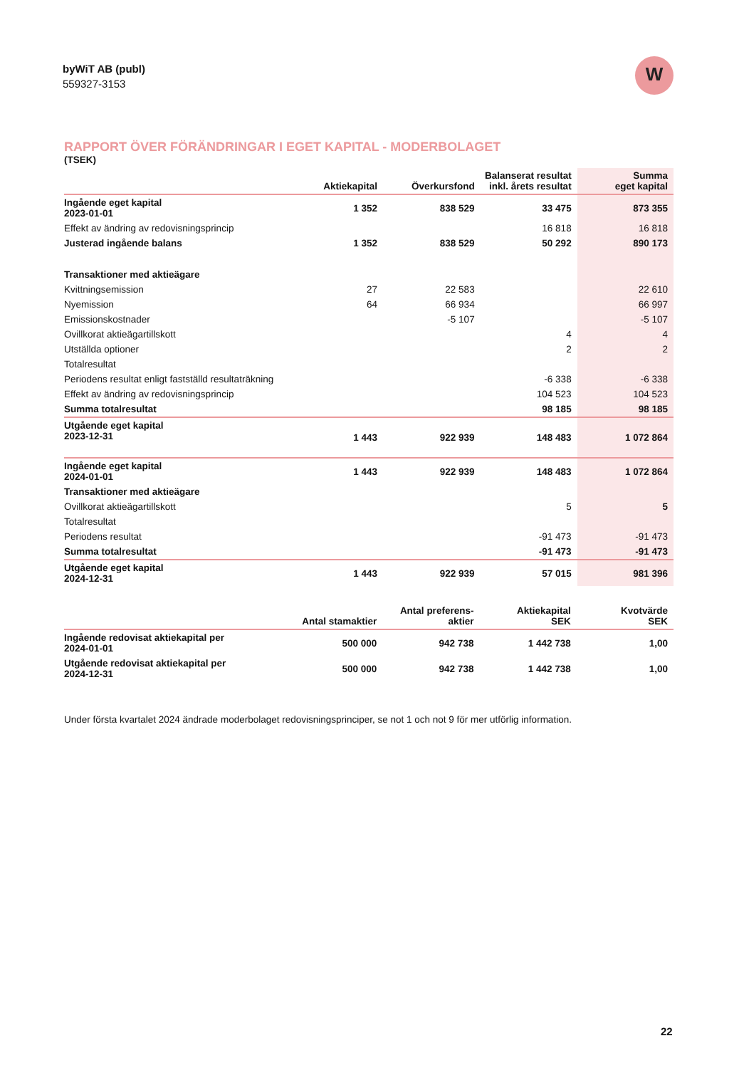byWiT AB (publ)
559327-3153
W
RAPPORT ÖVER FÖRÄNDRINGAR I EGET KAPITAL - MODERBOLAGET
(TSEK)
| | Aktiekapital | Överkursfond | Balanserat resultat inkl. årets resultat | Summa eget kapital |
| --- | --- | --- | --- | --- |
| Ingående eget kapital 2023-01-01 | 1 352 | 838 529 | 33 475 | 873 355 |
| Effekt av ändring av redovisningsprincip | | | 16 818 | 16 818 |
| Justerad ingående balans | 1 352 | 838 529 | 50 292 | 890 173 |
| Transaktioner med aktieägare | | | | |
| Kvittningsemission | 27 | 22 583 | | 22 610 |
| Nyemission | 64 | 66 934 | | 66 997 |
| Emissionskostnader | | -5 107 | | -5 107 |
| Ovillkorat aktieägartillskott | | | 4 | 4 |
| Utställda optioner | | | 2 | 2 |
| Totalresultat | | | | |
| Periodens resultat enligt fastställd resultaträkning | | | -6 338 | -6 338 |
| Effekt av ändring av redovisningsprincip | | | 104 523 | 104 523 |
| Summa totalresultat | | | 98 185 | 98 185 |
| Utgående eget kapital 2023-12-31 | 1 443 | 922 939 | 148 483 | 1 072 864 |
| Ingående eget kapital 2024-01-01 | 1 443 | 922 939 | 148 483 | 1 072 864 |
| Transaktioner med aktieägare | | | | |
| Ovillkorat aktieägartillskott | | | 5 | 5 |
| Totalresultat | | | | |
| Periodens resultat | | | -91 473 | -91 473 |
| Summa totalresultat | | | -91 473 | -91 473 |
| Utgående eget kapital 2024-12-31 | 1 443 | 922 939 | 57 015 | 981 396 |
| | Antal stamaktier | Antal preferens- aktier | Aktiekapital SEK | Kvotvärde SEK |
| --- | --- | --- | --- | --- |
| Ingående redovisat aktiekapital per 2024-01-01 | 500 000 | 942 738 | 1 442 738 | 1,00 |
| Utgående redovisat aktiekapital per 2024-12-31 | 500 000 | 942 738 | 1 442 738 | 1,00 |
Under första kvartalet 2024 ändrade moderbolaget redovisningsprinciper, se not 1 och not 9 för mer utförlig information.
22